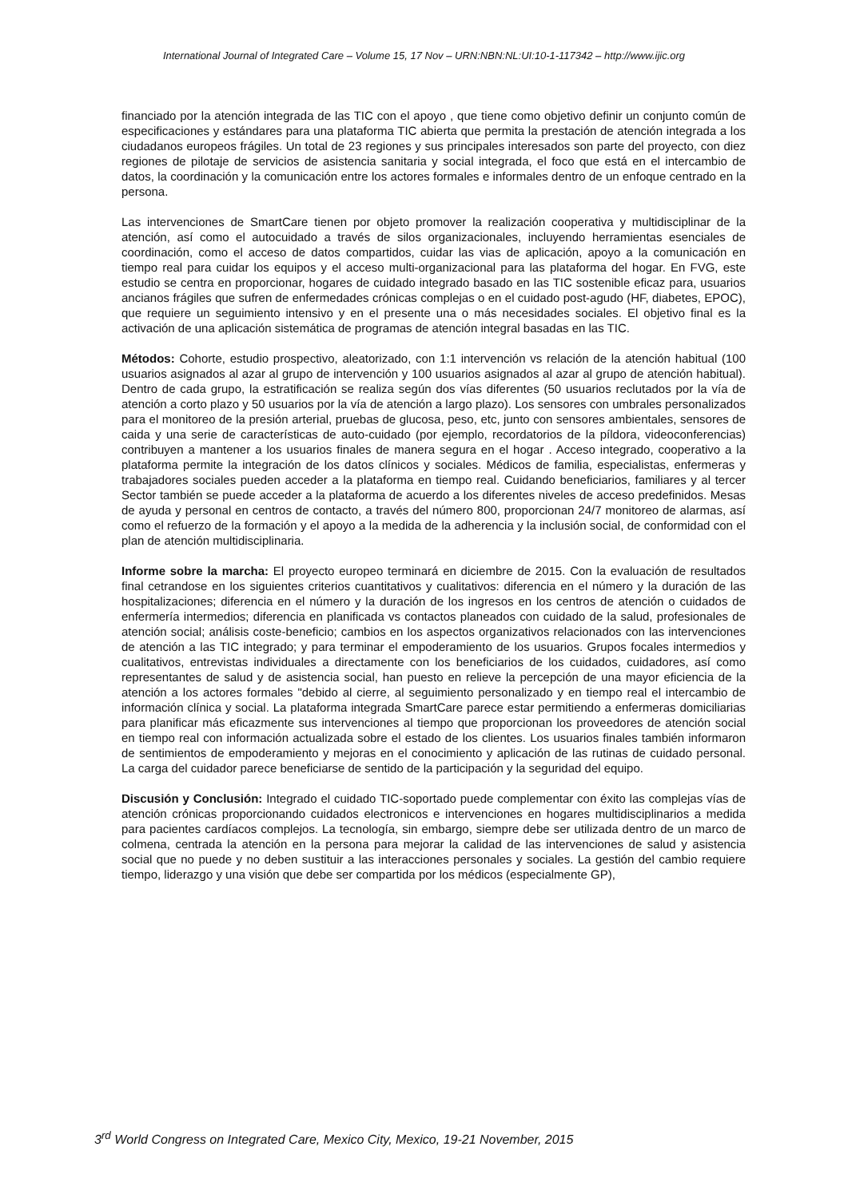International Journal of Integrated Care – Volume 15, 17 Nov – URN:NBN:NL:UI:10-1-117342 – http://www.ijic.org
financiado por la atención integrada de las TIC con el apoyo , que tiene como objetivo definir un conjunto común de especificaciones y estándares para una plataforma TIC abierta que permita la prestación de atención integrada a los ciudadanos europeos frágiles. Un total de 23 regiones y sus principales interesados son parte del proyecto, con diez regiones de pilotaje de servicios de asistencia sanitaria y social integrada, el foco que está en el intercambio de datos, la coordinación y la comunicación entre los actores formales e informales dentro de un enfoque centrado en la persona.
Las intervenciones de SmartCare tienen por objeto promover la realización cooperativa y multidisciplinar de la atención, así como el autocuidado a través de silos organizacionales, incluyendo herramientas esenciales de coordinación, como el acceso de datos compartidos, cuidar las vias de aplicación, apoyo a la comunicación en tiempo real para cuidar los equipos y el acceso multi-organizacional para las plataforma del hogar. En FVG, este estudio se centra en proporcionar, hogares de cuidado integrado basado en las TIC sostenible eficaz para, usuarios ancianos frágiles que sufren de enfermedades crónicas complejas o en el cuidado post-agudo (HF, diabetes, EPOC), que requiere un seguimiento intensivo y en el presente una o más necesidades sociales. El objetivo final es la activación de una aplicación sistemática de programas de atención integral basadas en las TIC.
Métodos: Cohorte, estudio prospectivo, aleatorizado, con 1:1 intervención vs relación de la atención habitual (100 usuarios asignados al azar al grupo de intervención y 100 usuarios asignados al azar al grupo de atención habitual). Dentro de cada grupo, la estratificación se realiza según dos vías diferentes (50 usuarios reclutados por la vía de atención a corto plazo y 50 usuarios por la vía de atención a largo plazo). Los sensores con umbrales personalizados para el monitoreo de la presión arterial, pruebas de glucosa, peso, etc, junto con sensores ambientales, sensores de caida y una serie de características de auto-cuidado (por ejemplo, recordatorios de la píldora, videoconferencias) contribuyen a mantener a los usuarios finales de manera segura en el hogar . Acceso integrado, cooperativo a la plataforma permite la integración de los datos clínicos y sociales. Médicos de familia, especialistas, enfermeras y trabajadores sociales pueden acceder a la plataforma en tiempo real. Cuidando beneficiarios, familiares y al tercer Sector también se puede acceder a la plataforma de acuerdo a los diferentes niveles de acceso predefinidos. Mesas de ayuda y personal en centros de contacto, a través del número 800, proporcionan 24/7 monitoreo de alarmas, así como el refuerzo de la formación y el apoyo a la medida de la adherencia y la inclusión social, de conformidad con el plan de atención multidisciplinaria.
Informe sobre la marcha: El proyecto europeo terminará en diciembre de 2015. Con la evaluación de resultados final cetrandose en los siguientes criterios cuantitativos y cualitativos: diferencia en el número y la duración de las hospitalizaciones; diferencia en el número y la duración de los ingresos en los centros de atención o cuidados de enfermería intermedios; diferencia en planificada vs contactos planeados con cuidado de la salud, profesionales de atención social; análisis coste-beneficio; cambios en los aspectos organizativos relacionados con las intervenciones de atención a las TIC integrado; y para terminar el empoderamiento de los usuarios. Grupos focales intermedios y cualitativos, entrevistas individuales a directamente con los beneficiarios de los cuidados, cuidadores, así como representantes de salud y de asistencia social, han puesto en relieve la percepción de una mayor eficiencia de la atención a los actores formales "debido al cierre, al seguimiento personalizado y en tiempo real el intercambio de información clínica y social. La plataforma integrada SmartCare parece estar permitiendo a enfermeras domiciliarias para planificar más eficazmente sus intervenciones al tiempo que proporcionan los proveedores de atención social en tiempo real con información actualizada sobre el estado de los clientes. Los usuarios finales también informaron de sentimientos de empoderamiento y mejoras en el conocimiento y aplicación de las rutinas de cuidado personal. La carga del cuidador parece beneficiarse de sentido de la participación y la seguridad del equipo.
Discusión y Conclusión: Integrado el cuidado TIC-soportado puede complementar con éxito las complejas vías de atención crónicas proporcionando cuidados electronicos e intervenciones en hogares multidisciplinarios a medida para pacientes cardíacos complejos. La tecnología, sin embargo, siempre debe ser utilizada dentro de un marco de colmena, centrada la atención en la persona para mejorar la calidad de las intervenciones de salud y asistencia social que no puede y no deben sustituir a las interacciones personales y sociales. La gestión del cambio requiere tiempo, liderazgo y una visión que debe ser compartida por los médicos (especialmente GP),
3<sup>rd</sup> World Congress on Integrated Care, Mexico City, Mexico, 19-21 November, 2015